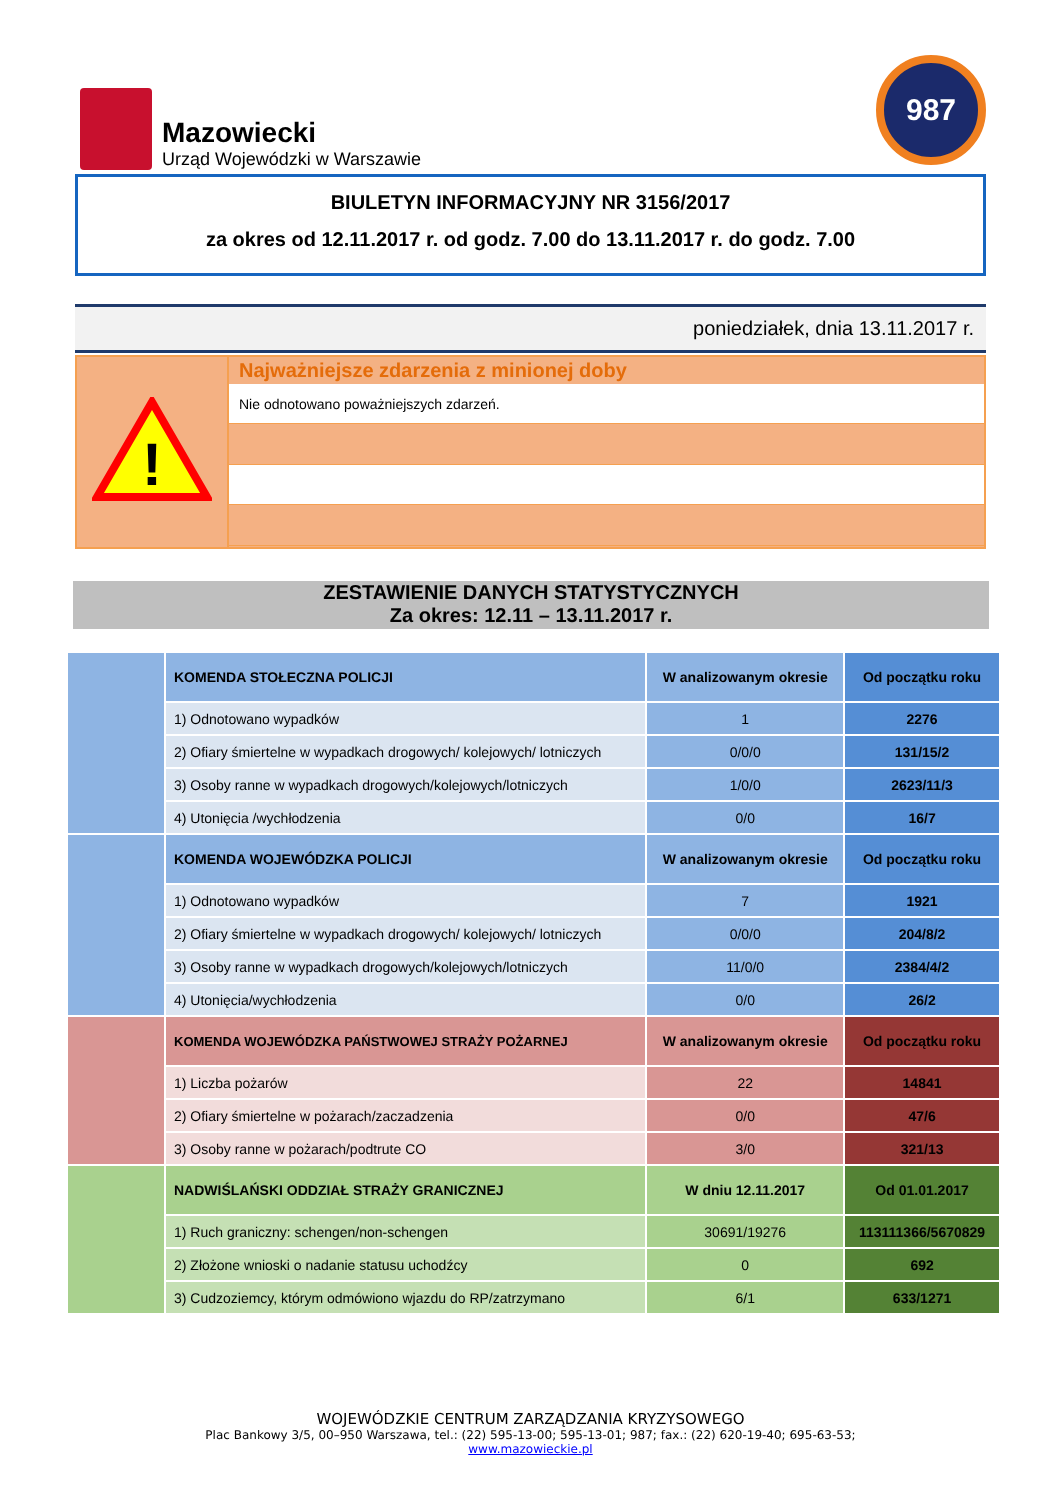Mazowiecki
Urząd Wojewódzki w Warszawie
987
BIULETYN INFORMACYJNY NR 3156/2017
za okres od 12.11.2017 r. od godz. 7.00 do 13.11.2017 r. do godz. 7.00
poniedziałek, dnia 13.11.2017 r.
!
Najważniejsze zdarzenia z minionej doby
Nie odnotowano poważniejszych zdarzeń.
ZESTAWIENIE DANYCH STATYSTYCZNYCH
Za okres: 12.11 – 13.11.2017 r.
| | KOMENDA STOŁECZNA POLICJI | W analizowanym okresie | Od początku roku |
| | 1) Odnotowano wypadków | 1 | 2276 |
| | 2) Ofiary śmiertelne w wypadkach drogowych/ kolejowych/ lotniczych | 0/0/0 | 131/15/2 |
| | 3) Osoby ranne w wypadkach drogowych/kolejowych/lotniczych | 1/0/0 | 2623/11/3 |
| | 4) Utonięcia /wychłodzenia | 0/0 | 16/7 |
| | KOMENDA WOJEWÓDZKA POLICJI | W analizowanym okresie | Od początku roku |
| | 1) Odnotowano wypadków | 7 | 1921 |
| | 2) Ofiary śmiertelne w wypadkach drogowych/ kolejowych/ lotniczych | 0/0/0 | 204/8/2 |
| | 3) Osoby ranne w wypadkach drogowych/kolejowych/lotniczych | 11/0/0 | 2384/4/2 |
| | 4) Utonięcia/wychłodzenia | 0/0 | 26/2 |
| | KOMENDA WOJEWÓDZKA PAŃSTWOWEJ STRAŻY POŻARNEJ | W analizowanym okresie | Od początku roku |
| | 1) Liczba pożarów | 22 | 14841 |
| | 2) Ofiary śmiertelne w pożarach/zaczadzenia | 0/0 | 47/6 |
| | 3) Osoby ranne w pożarach/podtrute CO | 3/0 | 321/13 |
| | NADWIŚLAŃSKI ODDZIAŁ STRAŻY GRANICZNEJ | W dniu 12.11.2017 | Od 01.01.2017 |
| | 1) Ruch graniczny: schengen/non-schengen | 30691/19276 | 113111366/5670829 |
| | 2) Złożone wnioski o nadanie statusu uchodźcy | 0 | 692 |
| | 3) Cudzoziemcy, którym odmówiono wjazdu do RP/zatrzymano | 6/1 | 633/1271 |
WOJEWÓDZKIE CENTRUM ZARZĄDZANIA KRYZYSOWEGO
Plac Bankowy 3/5, 00–950 Warszawa, tel.: (22) 595-13-00; 595-13-01; 987; fax.: (22) 620-19-40; 695-63-53;
www.mazowieckie.pl